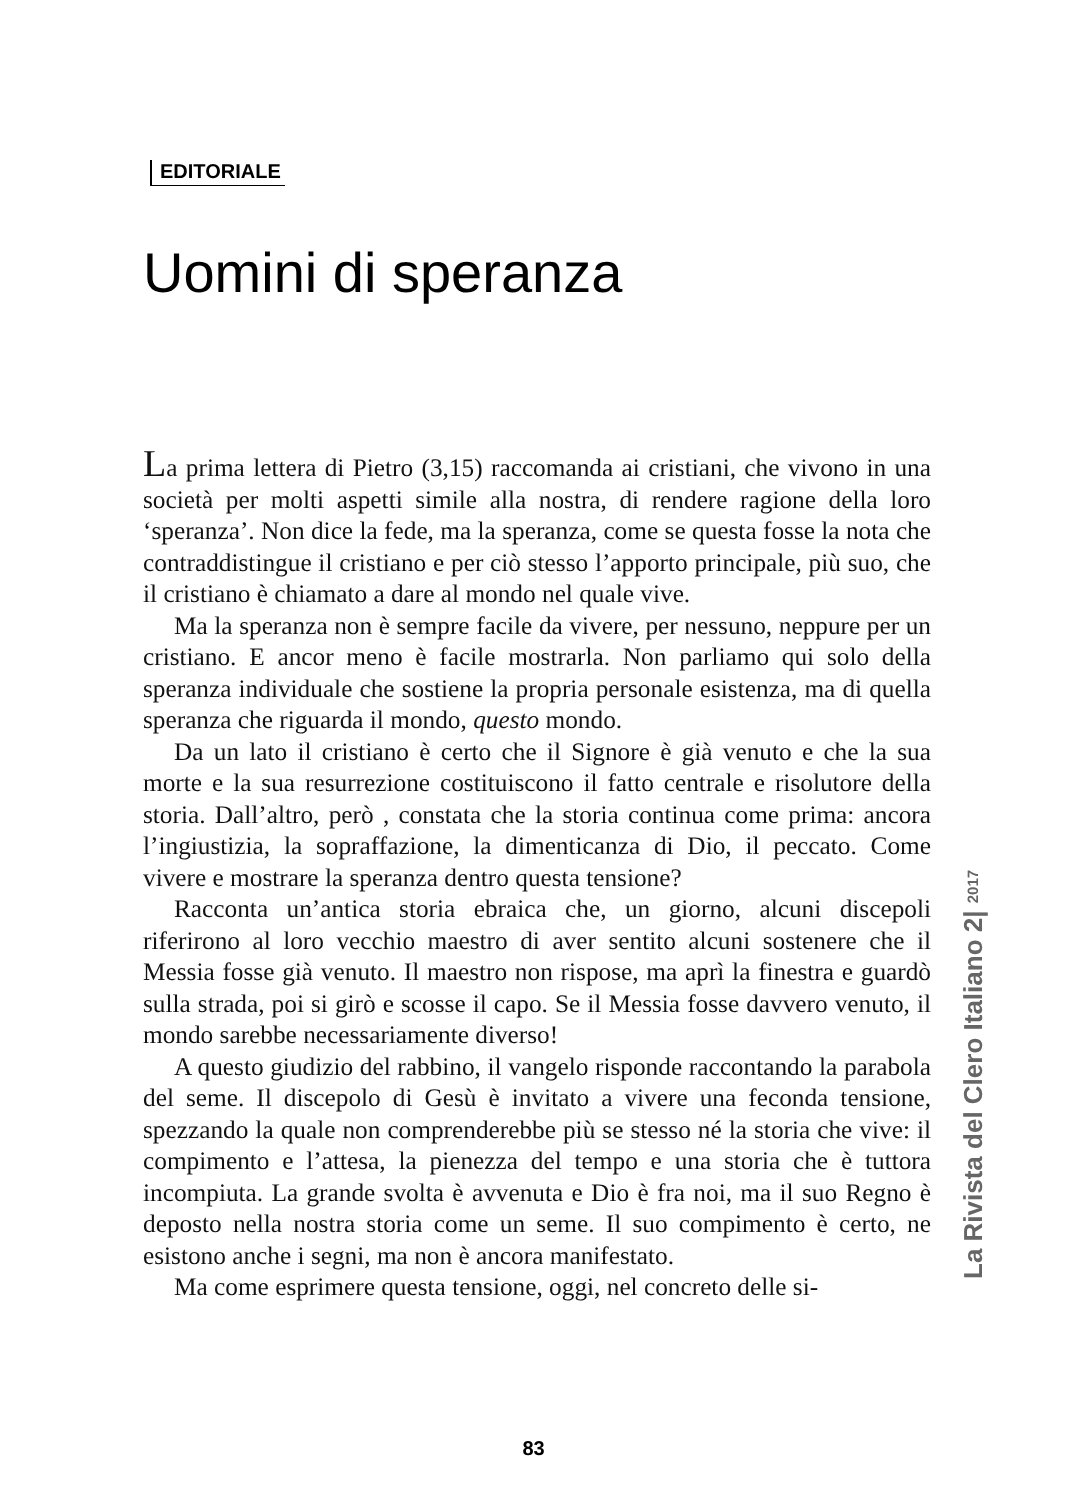EDITORIALE
Uomini di speranza
La prima lettera di Pietro (3,15) raccomanda ai cristiani, che vivono in una società per molti aspetti simile alla nostra, di rendere ragione della loro ‘speranza’. Non dice la fede, ma la speranza, come se questa fosse la nota che contraddistingue il cristiano e per ciò stesso l’apporto principale, più suo, che il cristiano è chiamato a dare al mondo nel quale vive.
Ma la speranza non è sempre facile da vivere, per nessuno, neppure per un cristiano. E ancor meno è facile mostrarla. Non parliamo qui solo della speranza individuale che sostiene la propria personale esistenza, ma di quella speranza che riguarda il mondo, questo mondo.
Da un lato il cristiano è certo che il Signore è già venuto e che la sua morte e la sua resurrezione costituiscono il fatto centrale e risolutore della storia. Dall’altro, però , constata che la storia continua come prima: ancora l’ingiustizia, la sopraffazione, la dimenticanza di Dio, il peccato. Come vivere e mostrare la speranza dentro questa tensione?
Racconta un’antica storia ebraica che, un giorno, alcuni discepoli riferirono al loro vecchio maestro di aver sentito alcuni sostenere che il Messia fosse già venuto. Il maestro non rispose, ma aprì la finestra e guardò sulla strada, poi si girò e scosse il capo. Se il Messia fosse davvero venuto, il mondo sarebbe necessariamente diverso!
A questo giudizio del rabbino, il vangelo risponde raccontando la parabola del seme. Il discepolo di Gesù è invitato a vivere una feconda tensione, spezzando la quale non comprenderebbe più se stesso né la storia che vive: il compimento e l’attesa, la pienezza del tempo e una storia che è tuttora incompiuta. La grande svolta è avvenuta e Dio è fra noi, ma il suo Regno è deposto nella nostra storia come un seme. Il suo compimento è certo, ne esistono anche i segni, ma non è ancora manifestato.
Ma come esprimere questa tensione, oggi, nel concreto delle si-
La Rivista del Clero Italiano 2| 2017
83